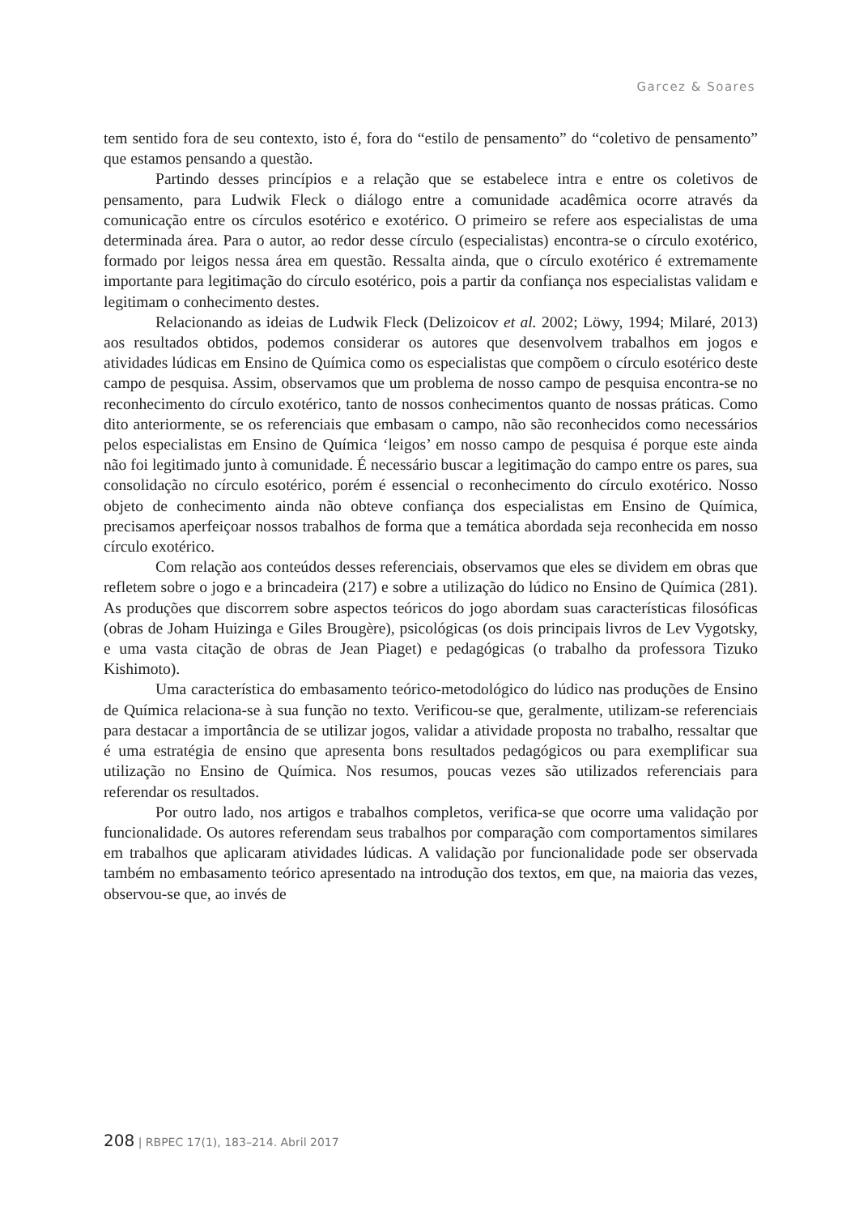Garcez & Soares
tem sentido fora de seu contexto, isto é, fora do “estilo de pensamento” do “coletivo de pensamento” que estamos pensando a questão.
Partindo desses princípios e a relação que se estabelece intra e entre os coletivos de pensamento, para Ludwik Fleck o diálogo entre a comunidade acadêmica ocorre através da comunicação entre os círculos esotérico e exotérico. O primeiro se refere aos especialistas de uma determinada área. Para o autor, ao redor desse círculo (especialistas) encontra-se o círculo exotérico, formado por leigos nessa área em questão. Ressalta ainda, que o círculo exotérico é extremamente importante para legitimação do círculo esotérico, pois a partir da confiança nos especialistas validam e legitimam o conhecimento destes.
Relacionando as ideias de Ludwik Fleck (Delizoicov et al. 2002; Löwy, 1994; Milaré, 2013) aos resultados obtidos, podemos considerar os autores que desenvolvem trabalhos em jogos e atividades lúdicas em Ensino de Química como os especialistas que compõem o círculo esotérico deste campo de pesquisa. Assim, observamos que um problema de nosso campo de pesquisa encontra-se no reconhecimento do círculo exotérico, tanto de nossos conhecimentos quanto de nossas práticas. Como dito anteriormente, se os referenciais que embasam o campo, não são reconhecidos como necessários pelos especialistas em Ensino de Química ‘leigos’ em nosso campo de pesquisa é porque este ainda não foi legitimado junto à comunidade. É necessário buscar a legitimação do campo entre os pares, sua consolidação no círculo esotérico, porém é essencial o reconhecimento do círculo exotérico. Nosso objeto de conhecimento ainda não obteve confiança dos especialistas em Ensino de Química, precisamos aperfeiçoar nossos trabalhos de forma que a temática abordada seja reconhecida em nosso círculo exotérico.
Com relação aos conteúdos desses referenciais, observamos que eles se dividem em obras que refletem sobre o jogo e a brincadeira (217) e sobre a utilização do lúdico no Ensino de Química (281). As produções que discorrem sobre aspectos teóricos do jogo abordam suas características filosóficas (obras de Joham Huizinga e Giles Brougère), psicológicas (os dois principais livros de Lev Vygotsky, e uma vasta citação de obras de Jean Piaget) e pedagógicas (o trabalho da professora Tizuko Kishimoto).
Uma característica do embasamento teórico-metodológico do lúdico nas produções de Ensino de Química relaciona-se à sua função no texto. Verificou-se que, geralmente, utilizam-se referenciais para destacar a importância de se utilizar jogos, validar a atividade proposta no trabalho, ressaltar que é uma estratégia de ensino que apresenta bons resultados pedagógicos ou para exemplificar sua utilização no Ensino de Química. Nos resumos, poucas vezes são utilizados referenciais para referendar os resultados.
Por outro lado, nos artigos e trabalhos completos, verifica-se que ocorre uma validação por funcionalidade. Os autores referendam seus trabalhos por comparação com comportamentos similares em trabalhos que aplicaram atividades lúdicas. A validação por funcionalidade pode ser observada também no embasamento teórico apresentado na introdução dos textos, em que, na maioria das vezes, observou-se que, ao invés de
208 | RBPEC 17(1), 183–214. Abril 2017